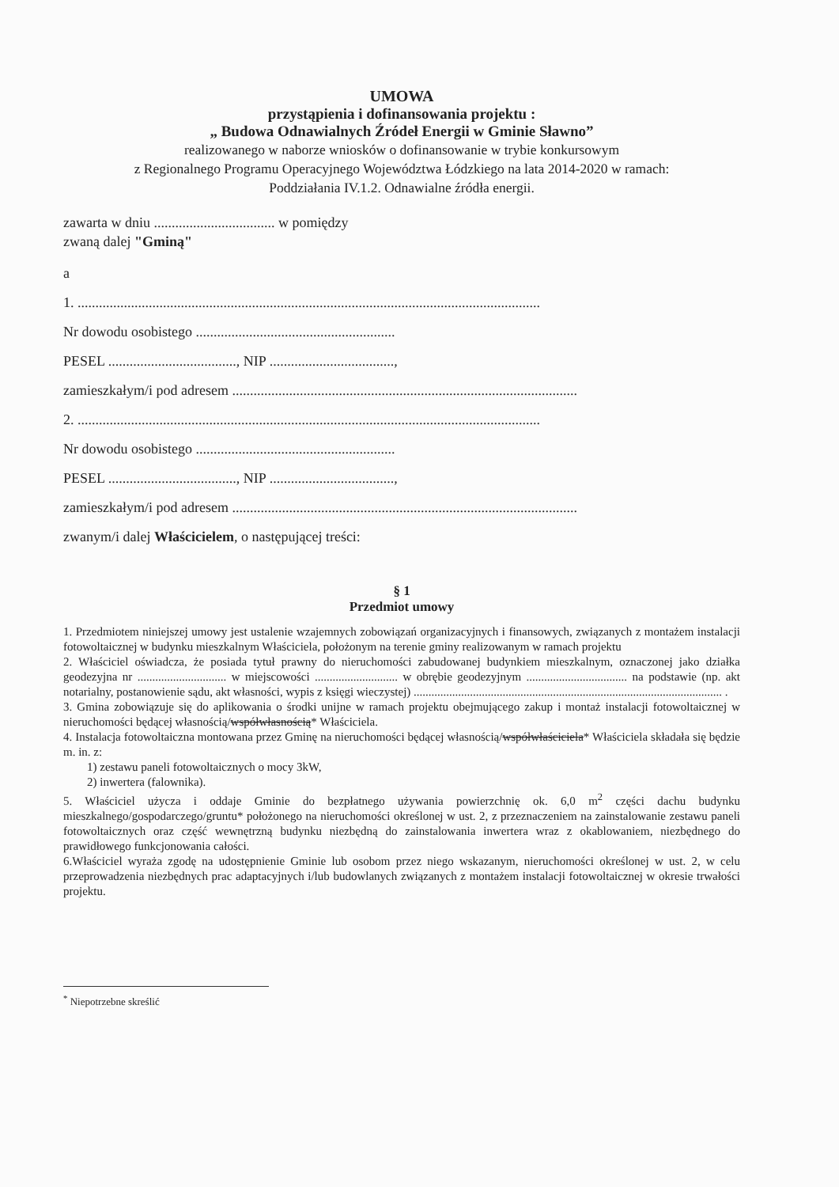UMOWA
przystąpienia i dofinansowania projektu :
„ Budowa Odnawialnych Źródeł Energii w Gminie Sławno”
realizowanego w naborze wniosków o dofinansowanie w trybie konkursowym
z Regionalnego Programu Operacyjnego Województwa Łódzkiego na lata 2014-2020 w ramach:
Poddziałania IV.1.2. Odnawialne źródła energii.
zawarta w dniu .................................. w pomiędzy
zwaną dalej "Gminą"
a
1. ..................................................................................................................................
Nr dowodu osobistego ........................................................
PESEL ...................................., NIP ...................................,
zamieszkałym/i pod adresem .................................................................................................
2. ..................................................................................................................................
Nr dowodu osobistego ........................................................
PESEL ...................................., NIP ...................................,
zamieszkałym/i pod adresem .................................................................................................
zwanym/i dalej Właścicielem, o następującej treści:
§ 1
Przedmiot umowy
1. Przedmiotem niniejszej umowy jest ustalenie wzajemnych zobowiązań organizacyjnych i finansowych, związanych z montażem instalacji fotowoltaicznej w budynku mieszkalnym Właściciela, położonym na terenie gminy realizowanym w ramach projektu
2. Właściciel oświadcza, że posiada tytuł prawny do nieruchomości zabudowanej budynkiem mieszkalnym, oznaczonej jako działka geodezyjna nr .............................. w miejscowości ............................ w obrębie geodezyjnym .................................. na podstawie (np. akt notarialny, postanowienie sądu, akt własności, wypis z księgi wieczystej) ........................................................................................................ .
3. Gmina zobowiązuje się do aplikowania o środki unijne w ramach projektu obejmującego zakup i montaż instalacji fotowoltaicznej w nieruchomości będącej własnością/współwłasnością* Właściciela.
4. Instalacja fotowoltaiczna montowana przez Gminę na nieruchomości będącej własnością/współwłaściciela* Właściciela składała się będzie m. in. z:
1) zestawu paneli fotowoltaicznych o mocy 3kW,
2) inwertera (falownika).
5. Właściciel użycza i oddaje Gminie do bezpłatnego używania powierzchnię ok. 6,0 m<sup>2</sup> części dachu budynku mieszkalnego/gospodarczego/gruntu* położonego na nieruchomości określonej w ust. 2, z przeznaczeniem na zainstalowanie zestawu paneli fotowoltaicznych oraz część wewnętrzną budynku niezbędną do zainstalowania inwertera wraz z okablowaniem, niezbędnego do prawidłowego funkcjonowania całości.
6.Właściciel wyraża zgodę na udostępnienie Gminie lub osobom przez niego wskazanym, nieruchomości określonej w ust. 2, w celu przeprowadzenia niezbędnych prac adaptacyjnych i/lub budowlanych związanych z montażem instalacji fotowoltaicznej w okresie trwałości projektu.
<sup>*</sup> Niepotrzebne skreślić